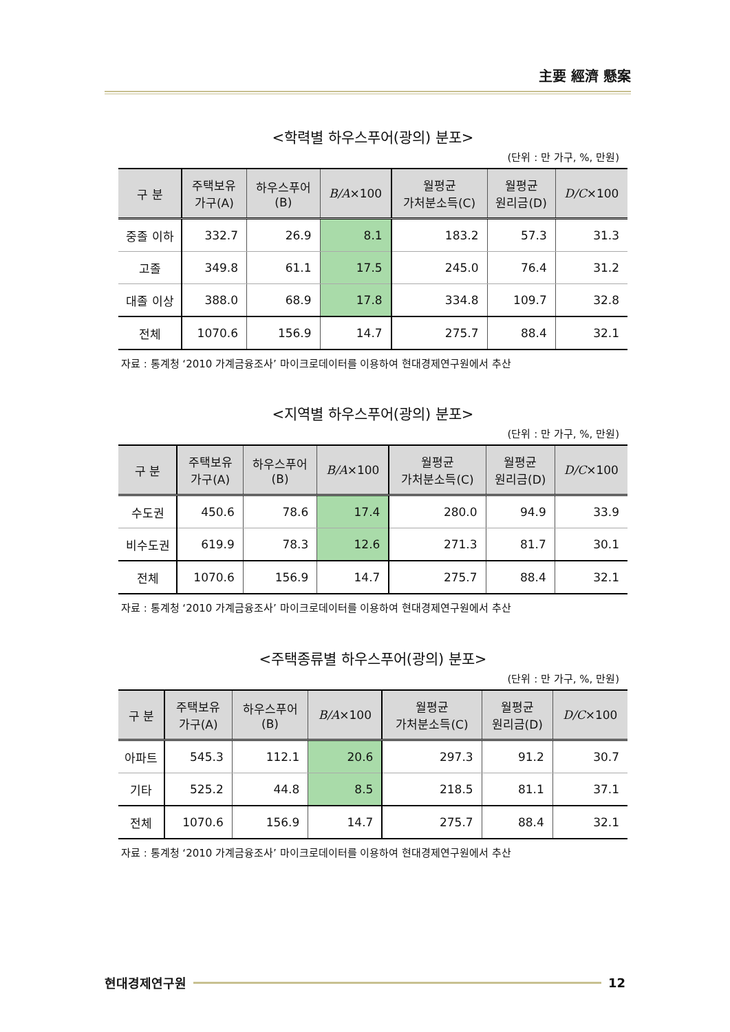主要 經濟 懸案
<학력별 하우스푸어(광의) 분포>
(단위 : 만 가구, %, 만원)
| 구 분 | 주택보유 가구(A) | 하우스푸어 (B) | B/A ×100 | 월평균 가처분소득(C) | 월평균 원리금(D) | D/C ×100 |
| --- | --- | --- | --- | --- | --- | --- |
| 중졸 이하 | 332.7 | 26.9 | 8.1 | 183.2 | 57.3 | 31.3 |
| 고졸 | 349.8 | 61.1 | 17.5 | 245.0 | 76.4 | 31.2 |
| 대졸 이상 | 388.0 | 68.9 | 17.8 | 334.8 | 109.7 | 32.8 |
| 전체 | 1070.6 | 156.9 | 14.7 | 275.7 | 88.4 | 32.1 |
자료 : 통계청 ‘2010 가계금융조사’ 마이크로데이터를 이용하여 현대경제연구원에서 추산
<지역별 하우스푸어(광의) 분포>
(단위 : 만 가구, %, 만원)
| 구 분 | 주택보유 가구(A) | 하우스푸어 (B) | B/A ×100 | 월평균 가처분소득(C) | 월평균 원리금(D) | D/C ×100 |
| --- | --- | --- | --- | --- | --- | --- |
| 수도권 | 450.6 | 78.6 | 17.4 | 280.0 | 94.9 | 33.9 |
| 비수도권 | 619.9 | 78.3 | 12.6 | 271.3 | 81.7 | 30.1 |
| 전체 | 1070.6 | 156.9 | 14.7 | 275.7 | 88.4 | 32.1 |
자료 : 통계청 ‘2010 가계금융조사’ 마이크로데이터를 이용하여 현대경제연구원에서 추산
<주택종류별 하우스푸어(광의) 분포>
(단위 : 만 가구, %, 만원)
| 구 분 | 주택보유 가구(A) | 하우스푸어 (B) | B/A ×100 | 월평균 가처분소득(C) | 월평균 원리금(D) | D/C ×100 |
| --- | --- | --- | --- | --- | --- | --- |
| 아파트 | 545.3 | 112.1 | 20.6 | 297.3 | 91.2 | 30.7 |
| 기타 | 525.2 | 44.8 | 8.5 | 218.5 | 81.1 | 37.1 |
| 전체 | 1070.6 | 156.9 | 14.7 | 275.7 | 88.4 | 32.1 |
자료 : 통계청 ‘2010 가계금융조사’ 마이크로데이터를 이용하여 현대경제연구원에서 추산
현대경제연구원 12